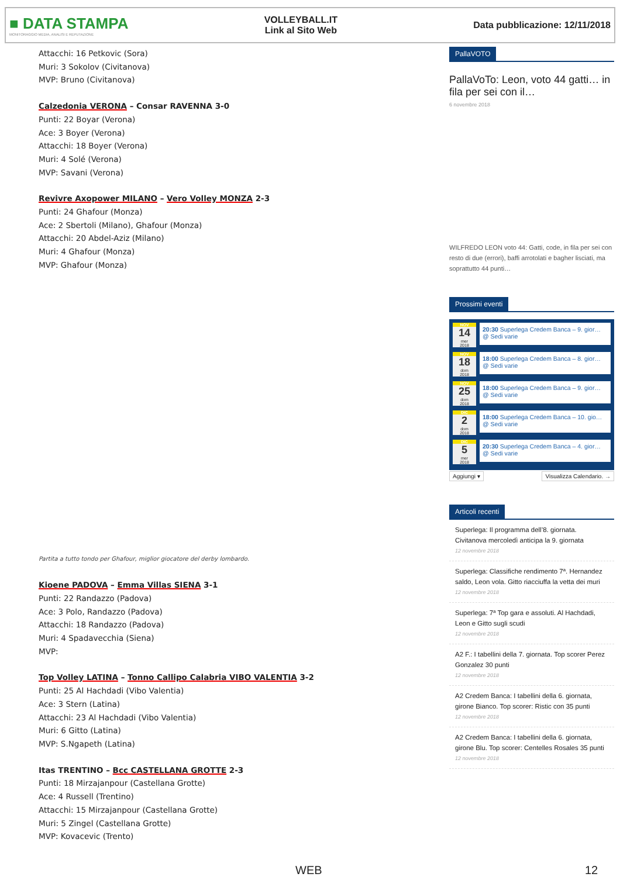■ DATA STAMPA
MONITORAGGIO MEDIA, ANALISI E REPUTAZIONE
VOLLEYBALL.IT
Link al Sito Web
Data pubblicazione: 12/11/2018
Attacchi: 16 Petkovic (Sora)
Muri: 3 Sokolov (Civitanova)
MVP: Bruno (Civitanova)
Calzedonia VERONA – Consar RAVENNA 3-0
Punti: 22 Boyar (Verona)
Ace: 3 Boyer (Verona)
Attacchi: 18 Boyer (Verona)
Muri: 4 Solé (Verona)
MVP: Savani (Verona)
Revivre Axopower MILANO – Vero Volley MONZA 2-3
Punti: 24 Ghafour (Monza)
Ace: 2 Sbertoli (Milano), Ghafour (Monza)
Attacchi: 20 Abdel-Aziz (Milano)
Muri: 4 Ghafour (Monza)
MVP: Ghafour (Monza)
Partita a tutto tondo per Ghafour, miglior giocatore del derby lombardo.
Kioene PADOVA – Emma Villas SIENA 3-1
Punti: 22 Randazzo (Padova)
Ace: 3 Polo, Randazzo (Padova)
Attacchi: 18 Randazzo (Padova)
Muri: 4 Spadavecchia (Siena)
MVP:
Top Volley LATINA – Tonno Callipo Calabria VIBO VALENTIA 3-2
Punti: 25 Al Hachdadi (Vibo Valentia)
Ace: 3 Stern (Latina)
Attacchi: 23 Al Hachdadi (Vibo Valentia)
Muri: 6 Gitto (Latina)
MVP: S.Ngapeth (Latina)
Itas TRENTINO – Bcc CASTELLANA GROTTE 2-3
Punti: 18 Mirzajanpour (Castellana Grotte)
Ace: 4 Russell (Trentino)
Attacchi: 15 Mirzajanpour (Castellana Grotte)
Muri: 5 Zingel (Castellana Grotte)
MVP: Kovacevic (Trento)
PallaVOTO
PallaVoTo: Leon, voto 44 gatti… in fila per sei con il…
6 novembre 2018
WILFREDO LEON voto 44: Gatti, code, in fila per sei con resto di due (errori), baffi arrotolati e bagher lisciati, ma soprattutto 44 punti…
Prossimi eventi
NOV
14
mer
2018
20:30 Superlega Credem Banca – 9. gior… @ Sedi varie
NOV
18
dom
2018
18:00 Superlega Credem Banca – 8. gior… @ Sedi varie
NOV
25
dom
2018
18:00 Superlega Credem Banca – 9. gior… @ Sedi varie
DIC
2
dom
2018
18:00 Superlega Credem Banca – 10. gio… @ Sedi varie
DIC
5
mer
2018
20:30 Superlega Credem Banca – 4. gior… @ Sedi varie
Aggiungi ▾ Visualizza Calendario. →
Articoli recenti
Superlega: Il programma dell’8. giornata. Civitanova mercoledì anticipa la 9. giornata
12 novembre 2018
Superlega: Classifiche rendimento 7ª. Hernandez saldo, Leon vola. Gitto riacciuffa la vetta dei muri
12 novembre 2018
Superlega: 7ª Top gara e assoluti. Al Hachdadi, Leon e Gitto sugli scudi
12 novembre 2018
A2 F.: I tabellini della 7. giornata. Top scorer Perez Gonzalez 30 punti
12 novembre 2018
A2 Credem Banca: I tabellini della 6. giornata, girone Bianco. Top scorer: Ristic con 35 punti
12 novembre 2018
A2 Credem Banca: I tabellini della 6. giornata, girone Blu. Top scorer: Centelles Rosales 35 punti
12 novembre 2018
WEB 12